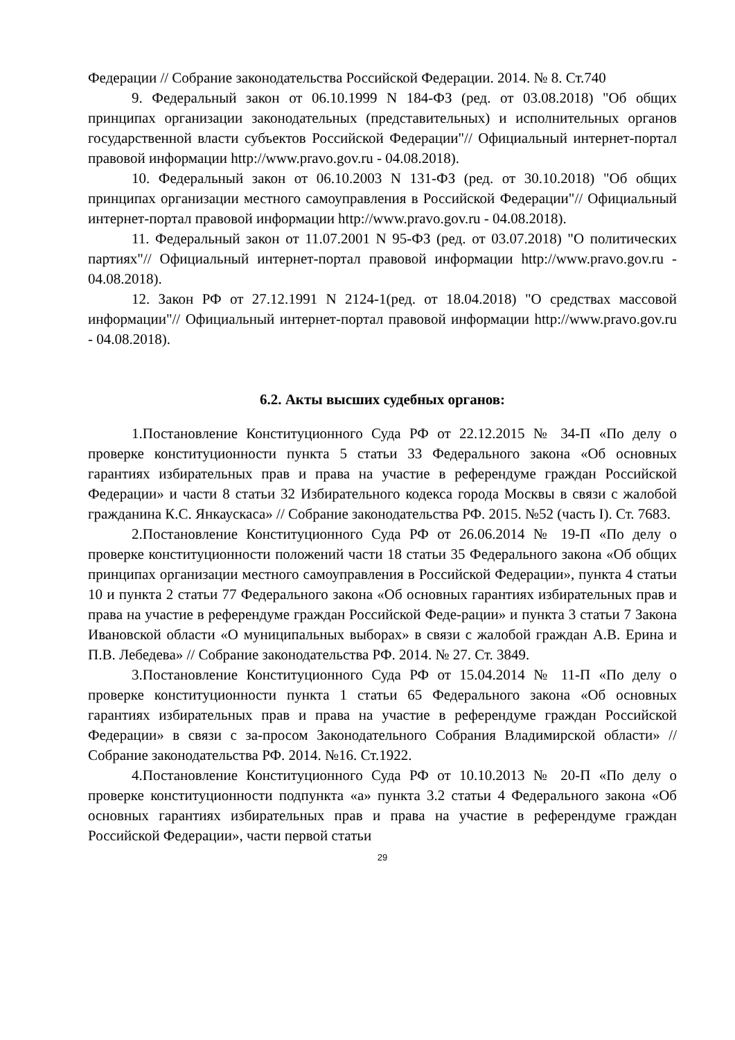Федерации // Собрание законодательства Российской Федерации. 2014. № 8. Ст.740
9. Федеральный закон от 06.10.1999 N 184-ФЗ (ред. от 03.08.2018) "Об общих принципах организации законодательных (представительных) и исполнительных органов государственной власти субъектов Российской Федерации"// Официальный интернет-портал правовой информации http://www.pravo.gov.ru - 04.08.2018).
10. Федеральный закон от 06.10.2003 N 131-ФЗ (ред. от 30.10.2018) "Об общих принципах организации местного самоуправления в Российской Федерации"// Официальный интернет-портал правовой информации http://www.pravo.gov.ru - 04.08.2018).
11. Федеральный закон от 11.07.2001 N 95-ФЗ (ред. от 03.07.2018) "О политических партиях"// Официальный интернет-портал правовой информации http://www.pravo.gov.ru - 04.08.2018).
12. Закон РФ от 27.12.1991 N 2124-1(ред. от 18.04.2018) "О средствах массовой информации"// Официальный интернет-портал правовой информации http://www.pravo.gov.ru - 04.08.2018).
6.2. Акты высших судебных органов:
1.Постановление Конституционного Суда РФ от 22.12.2015 № 34-П «По делу о проверке конституционности пункта 5 статьи 33 Федерального закона «Об основных гарантиях избирательных прав и права на участие в референдуме граждан Российской Федерации» и части 8 статьи 32 Избирательного кодекса города Москвы в связи с жалобой гражданина К.С. Янкаускаса» // Собрание законодательства РФ. 2015. №52 (часть I). Ст. 7683.
2.Постановление Конституционного Суда РФ от 26.06.2014 № 19-П «По делу о проверке конституционности положений части 18 статьи 35 Федерального закона «Об общих принципах организации местного самоуправления в Российской Федерации», пункта 4 статьи 10 и пункта 2 статьи 77 Федерального закона «Об основных гарантиях избирательных прав и права на участие в референдуме граждан Российской Феде-рации» и пункта 3 статьи 7 Закона Ивановской области «О муниципальных выборах» в связи с жалобой граждан А.В. Ерина и П.В. Лебедева» // Собрание законодательства РФ. 2014. № 27. Ст. 3849.
3.Постановление Конституционного Суда РФ от 15.04.2014 № 11-П «По делу о проверке конституционности пункта 1 статьи 65 Федерального закона «Об основных гарантиях избирательных прав и права на участие в референдуме граждан Российской Федерации» в связи с за-просом Законодательного Собрания Владимирской области» // Собрание законодательства РФ. 2014. №16. Ст.1922.
4.Постановление Конституционного Суда РФ от 10.10.2013 № 20-П «По делу о проверке конституционности подпункта «а» пункта 3.2 статьи 4 Федерального закона «Об основных гарантиях избирательных прав и права на участие в референдуме граждан Российской Федерации», части первой статьи
29